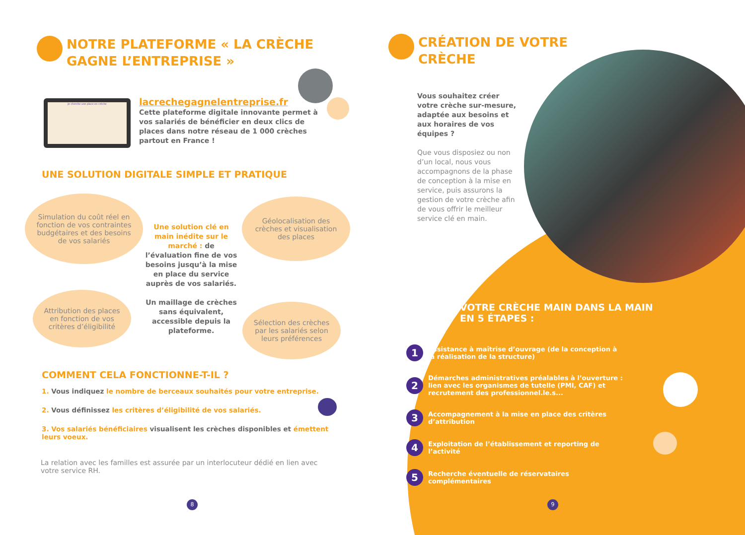NOTRE PLATEFORME « LA CRÈCHE
GAGNE L’ENTREPRISE »
Je cherche une place en crèche
lacrechegagnelentreprise.fr
Cette plateforme digitale innovante permet à vos salariés de bénéficier en deux clics de places dans notre réseau de 1 000 crèches partout en France !
UNE SOLUTION DIGITALE SIMPLE ET PRATIQUE
Simulation du coût réel en fonction de vos contraintes budgétaires et des besoins de vos salariés
Une solution clé en main inédite sur le marché : de l’évaluation fine de vos besoins jusqu’à la mise en place du service auprès de vos salariés.
Un maillage de crèches sans équivalent, accessible depuis la plateforme.
Géolocalisation des crèches et visualisation des places
Attribution des places en fonction de vos critères d’éligibilité
Sélection des crèches par les salariés selon leurs préférences
COMMENT CELA FONCTIONNE-T-IL ?
1. Vous indiquez le nombre de berceaux souhaités pour votre entreprise.
2. Vous définissez les critères d’éligibilité de vos salariés.
3. Vos salariés bénéficiaires visualisent les crèches disponibles et émettent leurs voeux.
La relation avec les familles est assurée par un interlocuteur dédié en lien avec votre service RH.
8
CRÉATION DE VOTRE
CRÈCHE
Vous souhaitez créer votre crèche sur-mesure, adaptée aux besoins et aux horaires de vos équipes ?
Que vous disposiez ou non d’un local, nous vous accompagnons de la phase de conception à la mise en service, puis assurons la gestion de votre crèche afin de vous offrir le meilleur service clé en main.
VOTRE CRÈCHE MAIN DANS LA MAIN
EN 5 ÉTAPES :
1 Assistance à maîtrise d’ouvrage (de la conception à la réalisation de la structure)
2 Démarches administratives préalables à l’ouverture : lien avec les organismes de tutelle (PMI, CAF) et recrutement des professionnel.le.s...
3 Accompagnement à la mise en place des critères d’attribution
4 Exploitation de l’établissement et reporting de l’activité
5 Recherche éventuelle de réservataires complémentaires
9